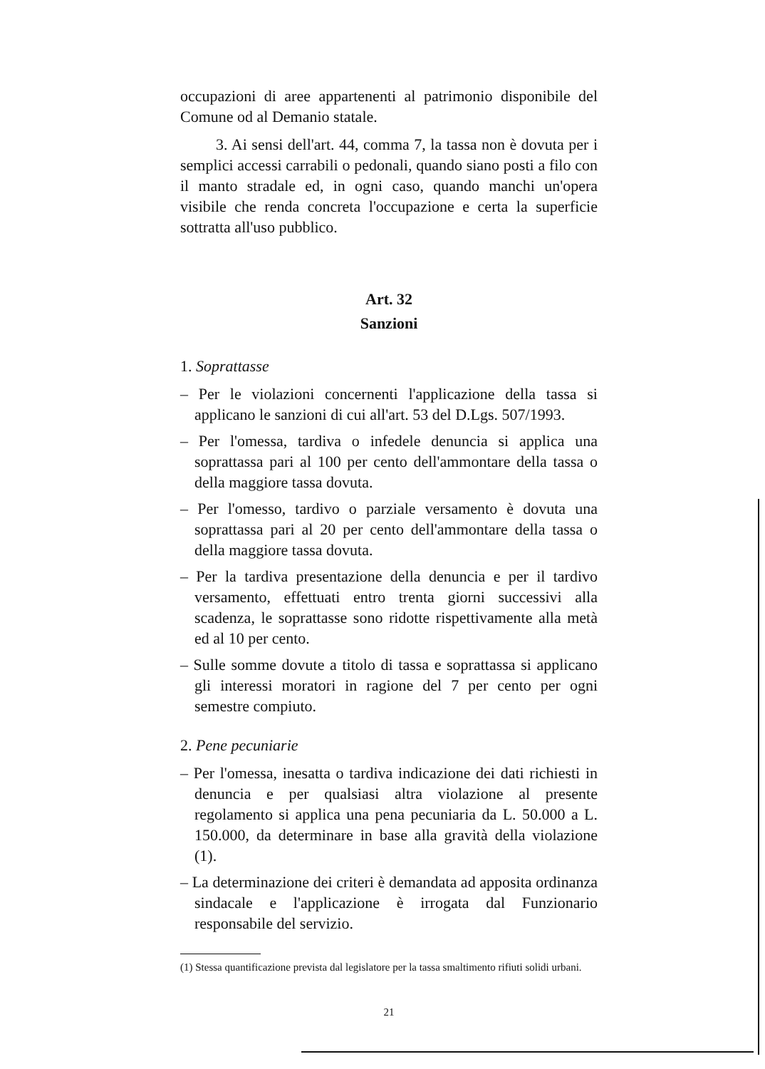occupazioni di aree appartenenti al patrimonio disponibile del Comune od al Demanio statale.
3. Ai sensi dell'art. 44, comma 7, la tassa non è dovuta per i semplici accessi carrabili o pedonali, quando siano posti a filo con il manto stradale ed, in ogni caso, quando manchi un'opera visibile che renda concreta l'occupazione e certa la superficie sottratta all'uso pubblico.
Art. 32
Sanzioni
1. Soprattasse
– Per le violazioni concernenti l'applicazione della tassa si applicano le sanzioni di cui all'art. 53 del D.Lgs. 507/1993.
– Per l'omessa, tardiva o infedele denuncia si applica una soprattassa pari al 100 per cento dell'ammontare della tassa o della maggiore tassa dovuta.
– Per l'omesso, tardivo o parziale versamento è dovuta una soprattassa pari al 20 per cento dell'ammontare della tassa o della maggiore tassa dovuta.
– Per la tardiva presentazione della denuncia e per il tardivo versamento, effettuati entro trenta giorni successivi alla scadenza, le soprattasse sono ridotte rispettivamente alla metà ed al 10 per cento.
– Sulle somme dovute a titolo di tassa e soprattassa si applicano gli interessi moratori in ragione del 7 per cento per ogni semestre compiuto.
2. Pene pecuniarie
– Per l'omessa, inesatta o tardiva indicazione dei dati richiesti in denuncia e per qualsiasi altra violazione al presente regolamento si applica una pena pecuniaria da L. 50.000 a L. 150.000, da determinare in base alla gravità della violazione (1).
– La determinazione dei criteri è demandata ad apposita ordinanza sindacale e l'applicazione è irrogata dal Funzionario responsabile del servizio.
(1) Stessa quantificazione prevista dal legislatore per la tassa smaltimento rifiuti solidi urbani.
21